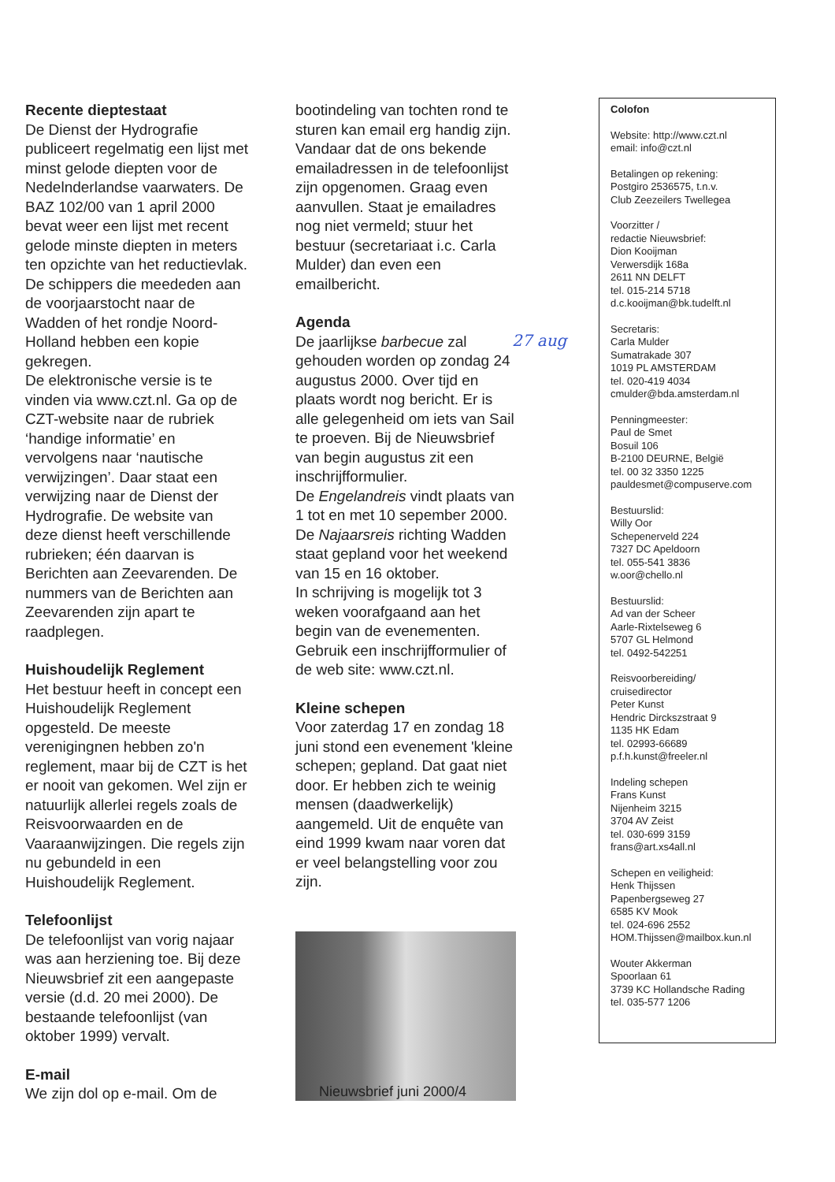Recente dieptestaat
De Dienst der Hydrografie publiceert regelmatig een lijst met minst gelode diepten voor de Nedelnderlandse vaarwaters. De BAZ 102/00 van 1 april 2000 bevat weer een lijst met recent gelode minste diepten in meters ten opzichte van het reductievlak. De schippers die meededen aan de voorjaarstocht naar de Wadden of het rondje Noord-Holland hebben een kopie gekregen.
De elektronische versie is te vinden via www.czt.nl. Ga op de CZT-website naar de rubriek ‘handige informatie’ en vervolgens naar ‘nautische verwijzingen’. Daar staat een verwijzing naar de Dienst der Hydrografie. De website van deze dienst heeft verschillende rubrieken; één daarvan is Berichten aan Zeevarenden. De nummers van de Berichten aan Zeevarenden zijn apart te raadplegen.
Huishoudelijk Reglement
Het bestuur heeft in concept een Huishoudelijk Reglement opgesteld. De meeste verenigingnen hebben zo'n reglement, maar bij de CZT is het er nooit van gekomen. Wel zijn er natuurlijk allerlei regels zoals de Reisvoorwaarden en de Vaaraanwijzingen. Die regels zijn nu gebundeld in een Huishoudelijk Reglement.
Telefoonlijst
De telefoonlijst van vorig najaar was aan herziening toe. Bij deze Nieuwsbrief zit een aangepaste versie (d.d. 20 mei 2000). De bestaande telefoonlijst (van oktober 1999) vervalt.
E-mail
We zijn dol op e-mail. Om de
bootindeling van tochten rond te sturen kan email erg handig zijn. Vandaar dat de ons bekende emailadressen in de telefoonlijst zijn opgenomen. Graag even aanvullen. Staat je emailadres nog niet vermeld; stuur het bestuur (secretariaat i.c. Carla Mulder) dan even een emailbericht.
Agenda
De jaarlijkse barbecue zal gehouden worden op zondag 24 augustus 2000. Over tijd en plaats wordt nog bericht. Er is alle gelegenheid om iets van Sail te proeven. Bij de Nieuwsbrief van begin augustus zit een inschrijfformulier.
De Engelandreis vindt plaats van 1 tot en met 10 sepember 2000.
De Najaarsreis richting Wadden staat gepland voor het weekend van 15 en 16 oktober.
In schrijving is mogelijk tot 3 weken voorafgaand aan het begin van de evenementen. Gebruik een inschrijfformulier of de web site: www.czt.nl.
Kleine schepen
Voor zaterdag 17 en zondag 18 juni stond een evenement 'kleine schepen; gepland. Dat gaat niet door. Er hebben zich te weinig mensen (daadwerkelijk) aangemeld. Uit de enquête van eind 1999 kwam naar voren dat er veel belangstelling voor zou zijn.
Colofon
Website: http://www.czt.nl
email: info@czt.nl
Betalingen op rekening:
Postgiro 2536575, t.n.v.
Club Zeezeilers Twellegea
Voorzitter /
redactie Nieuwsbrief:
Dion Kooijman
Verwersdijk 168a
2611 NN DELFT
tel. 015-214 5718
d.c.kooijman@bk.tudelft.nl
Secretaris:
Carla Mulder
Sumatrakade 307
1019 PL AMSTERDAM
tel. 020-419 4034
cmulder@bda.amsterdam.nl
Penningmeester:
Paul de Smet
Bosuil 106
B-2100 DEURNE, België
tel. 00 32 3350 1225
pauldesmet@compuserve.com
Bestuurslid:
Willy Oor
Schepenerveld 224
7327 DC Apeldoorn
tel. 055-541 3836
w.oor@chello.nl
Bestuurslid:
Ad van der Scheer
Aarle-Rixtelseweg 6
5707 GL Helmond
tel. 0492-542251
Reisvoorbereiding/
cruisedirector
Peter Kunst
Hendric Dirckszstraat 9
1135 HK Edam
tel. 02993-66689
p.f.h.kunst@freeler.nl
Indeling schepen
Frans Kunst
Nijenheim 3215
3704 AV Zeist
tel. 030-699 3159
frans@art.xs4all.nl
Schepen en veiligheid:
Henk Thijssen
Papenbergseweg 27
6585 KV Mook
tel. 024-696 2552
HOM.Thijssen@mailbox.kun.nl
Wouter Akkerman
Spoorlaan 61
3739 KC Hollandsche Rading
tel. 035-577 1206
27 aug
Nieuwsbrief juni 2000/4